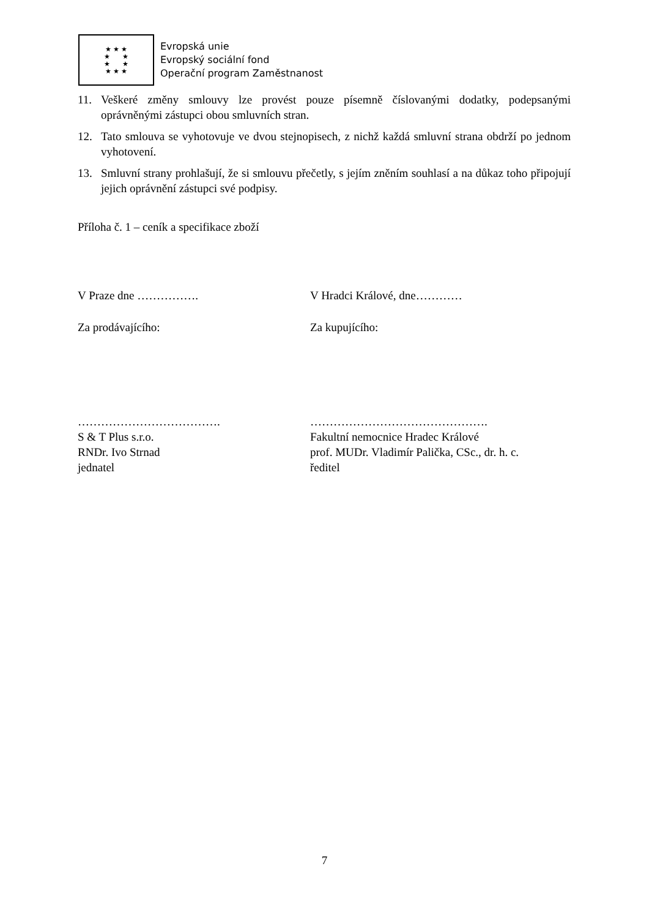★ ★ ★
★ ★
★ ★
★ ★ ★
Evropská unie
Evropský sociální fond
Operační program Zaměstnanost
11. Veškeré změny smlouvy lze provést pouze písemně číslovanými dodatky, podepsanými oprávněnými zástupci obou smluvních stran.
12. Tato smlouva se vyhotovuje ve dvou stejnopisech, z nichž každá smluvní strana obdrží po jednom vyhotovení.
13. Smluvní strany prohlašují, že si smlouvu přečetly, s jejím zněním souhlasí a na důkaz toho připojují jejich oprávnění zástupci své podpisy.
Příloha č. 1 – ceník a specifikace zboží
V Praze dne ……………. V Hradci Králové, dne…………
Za prodávajícího: Za kupujícího:
……………………………….
S & T Plus s.r.o.
RNDr. Ivo Strnad
jednatel
……………………………………….
Fakultní nemocnice Hradec Králové
prof. MUDr. Vladimír Palička, CSc., dr. h. c.
ředitel
7